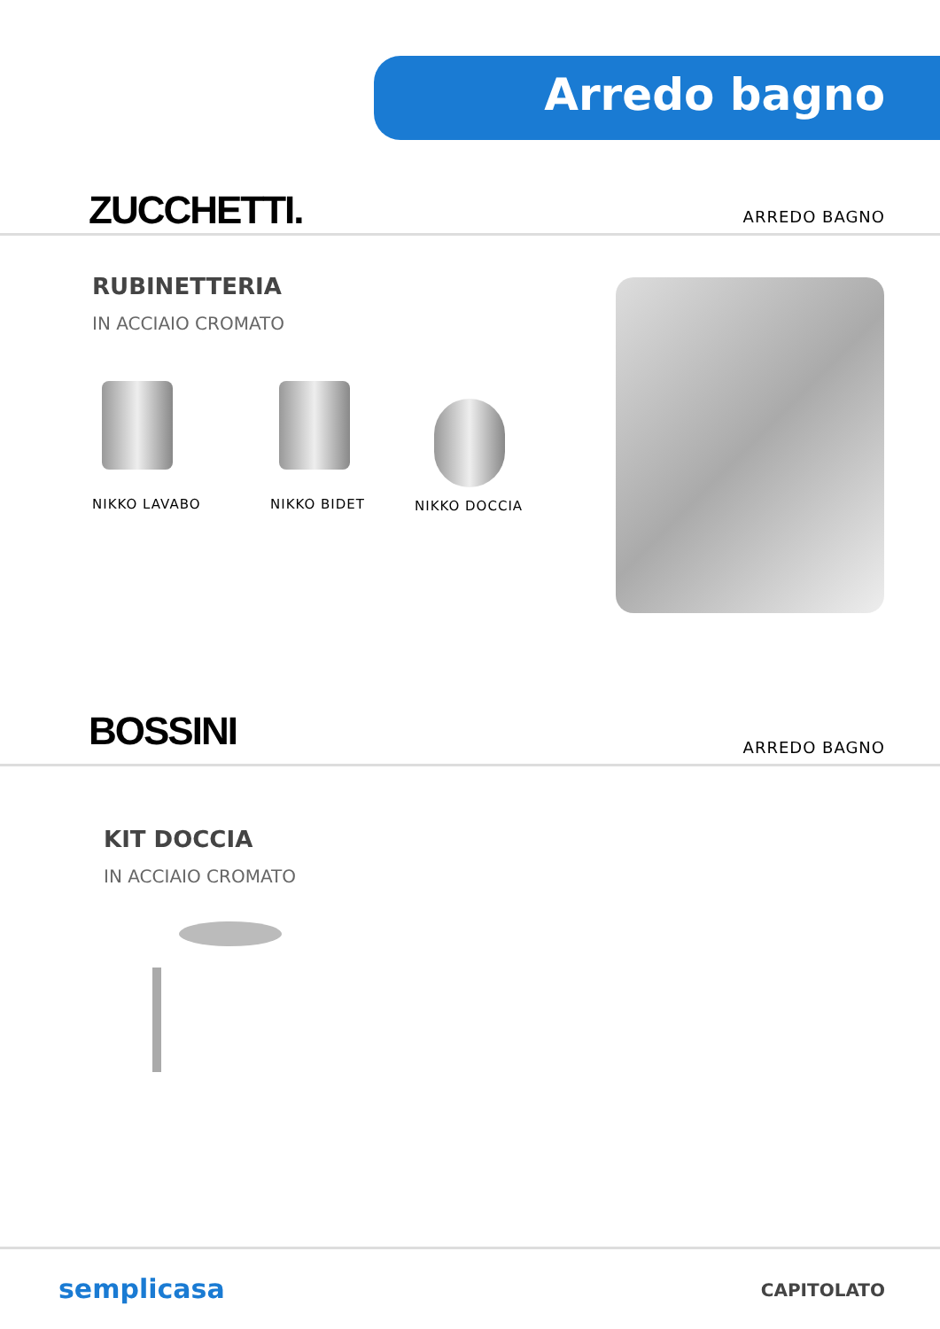Arredo bagno
ZUCCHETTI. ARREDO BAGNO
RUBINETTERIA
IN ACCIAIO CROMATO
NIKKO LAVABO NIKKO BIDET NIKKO DOCCIA
BOSSINI ARREDO BAGNO
KIT DOCCIA
IN ACCIAIO CROMATO
semplicasa CAPITOLATO